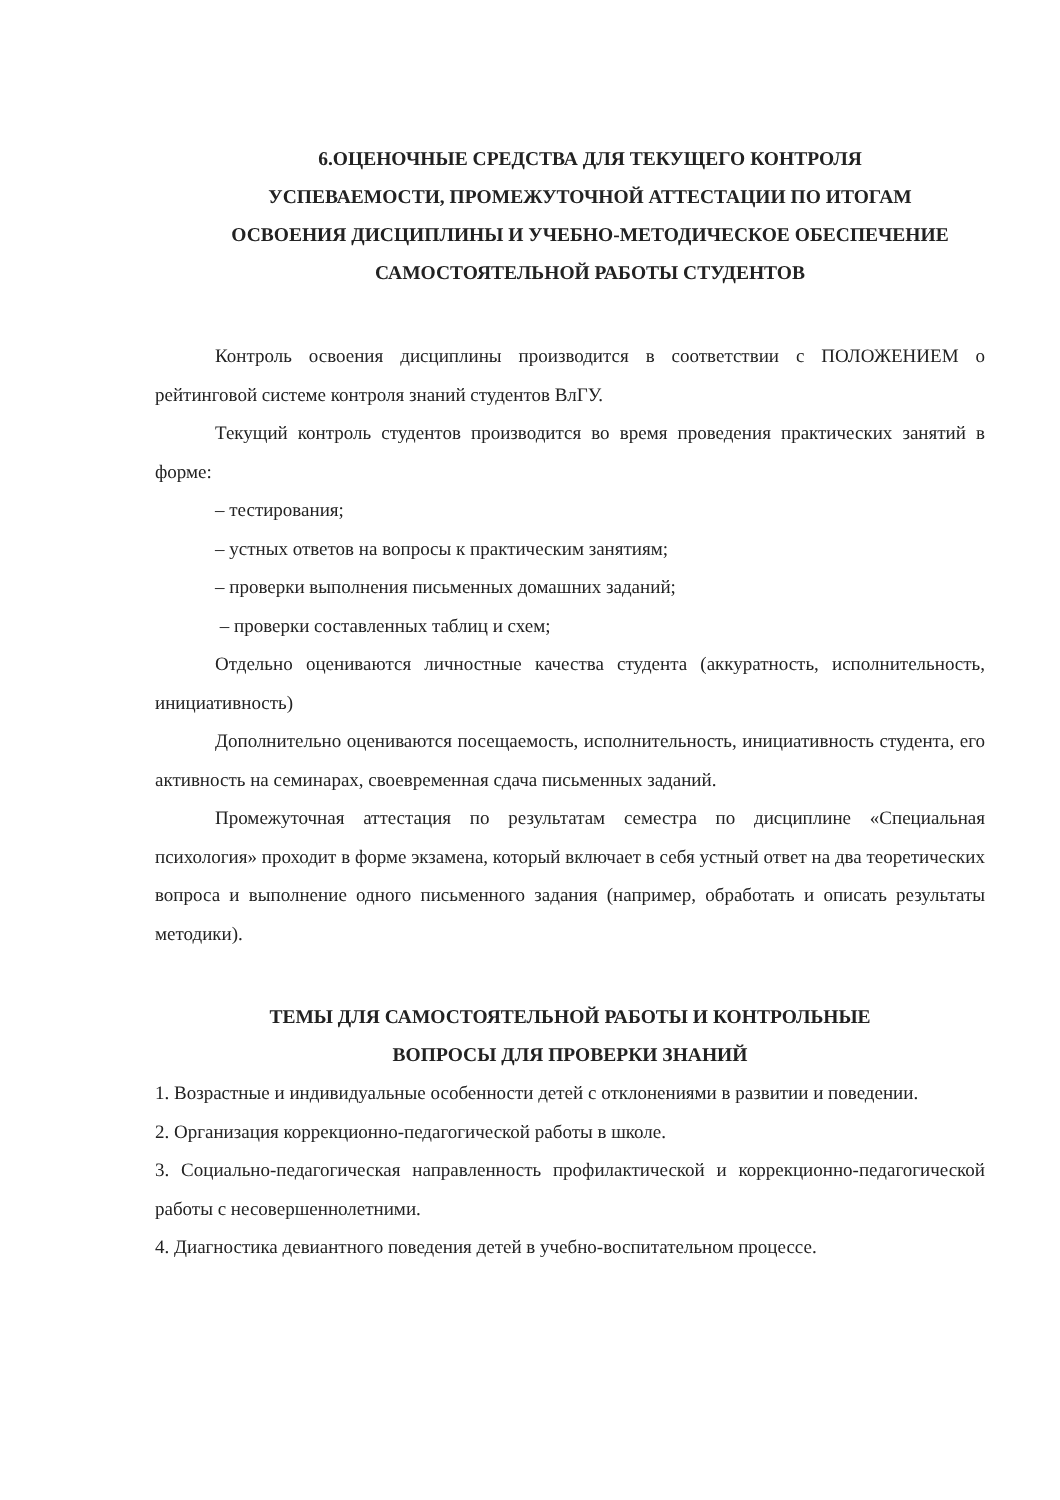6.ОЦЕНОЧНЫЕ СРЕДСТВА ДЛЯ ТЕКУЩЕГО КОНТРОЛЯ
УСПЕВАЕМОСТИ, ПРОМЕЖУТОЧНОЙ АТТЕСТАЦИИ ПО ИТОГАМ
ОСВОЕНИЯ ДИСЦИПЛИНЫ И УЧЕБНО-МЕТОДИЧЕСКОЕ ОБЕСПЕЧЕНИЕ
САМОСТОЯТЕЛЬНОЙ РАБОТЫ СТУДЕНТОВ
Контроль освоения дисциплины производится в соответствии с ПОЛОЖЕНИЕМ о рейтинговой системе контроля знаний студентов ВлГУ.
Текущий контроль студентов производится во время проведения практических занятий в форме:
– тестирования;
– устных ответов на вопросы к практическим занятиям;
– проверки выполнения письменных домашних заданий;
– проверки составленных таблиц и схем;
Отдельно оцениваются личностные качества студента (аккуратность, исполнительность, инициативность)
Дополнительно оцениваются посещаемость, исполнительность, инициативность студента, его активность на семинарах, своевременная сдача письменных заданий.
Промежуточная аттестация по результатам семестра по дисциплине «Специальная психология» проходит в форме экзамена, который включает в себя устный ответ на два теоретических вопроса и выполнение одного письменного задания (например, обработать и описать результаты методики).
ТЕМЫ ДЛЯ САМОСТОЯТЕЛЬНОЙ РАБОТЫ И КОНТРОЛЬНЫЕ
ВОПРОСЫ ДЛЯ ПРОВЕРКИ ЗНАНИЙ
1. Возрастные и индивидуальные особенности детей с отклонениями в развитии и поведении.
2. Организация коррекционно-педагогической работы в школе.
3. Социально-педагогическая направленность профилактической и коррекционно-педагогической работы с несовершеннолетними.
4. Диагностика девиантного поведения детей в учебно-воспитательном процессе.